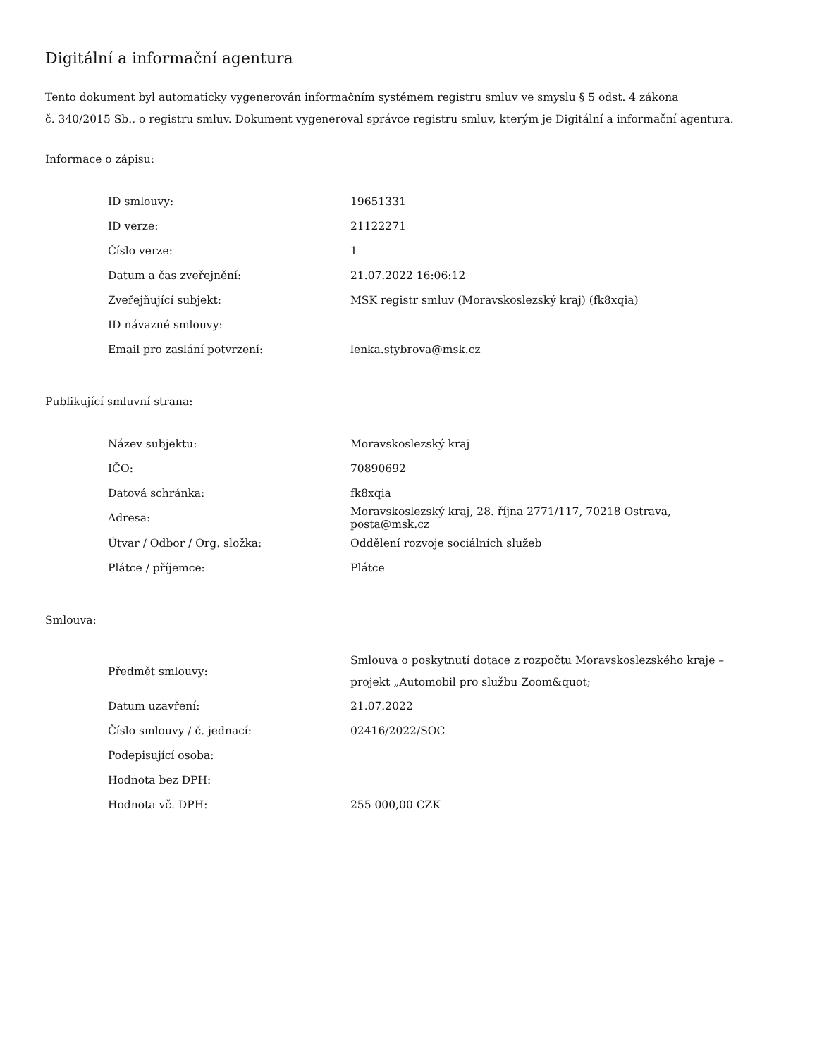Digitální a informační agentura
Tento dokument byl automaticky vygenerován informačním systémem registru smluv ve smyslu § 5 odst. 4 zákona
č. 340/2015 Sb., o registru smluv. Dokument vygeneroval správce registru smluv, kterým je Digitální a informační agentura.
Informace o zápisu:
| ID smlouvy: | 19651331 |
| ID verze: | 21122271 |
| Číslo verze: | 1 |
| Datum a čas zveřejnění: | 21.07.2022 16:06:12 |
| Zveřejňující subjekt: | MSK registr smluv (Moravskoslezský kraj) (fk8xqia) |
| ID návazné smlouvy: | |
| Email pro zaslání potvrzení: | lenka.stybrova@msk.cz |
Publikující smluvní strana:
| Název subjektu: | Moravskoslezský kraj |
| IČO: | 70890692 |
| Datová schránka: | fk8xqia |
| Adresa: | Moravskoslezský kraj, 28. října 2771/117, 70218 Ostrava, posta@msk.cz |
| Útvar / Odbor / Org. složka: | Oddělení rozvoje sociálních služeb |
| Plátce / příjemce: | Plátce |
Smlouva:
| Předmět smlouvy: | Smlouva o poskytnutí dotace z rozpočtu Moravskoslezského kraje – projekt „Automobil pro službu Zoom&quot; |
| Datum uzavření: | 21.07.2022 |
| Číslo smlouvy / č. jednací: | 02416/2022/SOC |
| Podepisující osoba: | |
| Hodnota bez DPH: | |
| Hodnota vč. DPH: | 255 000,00 CZK |